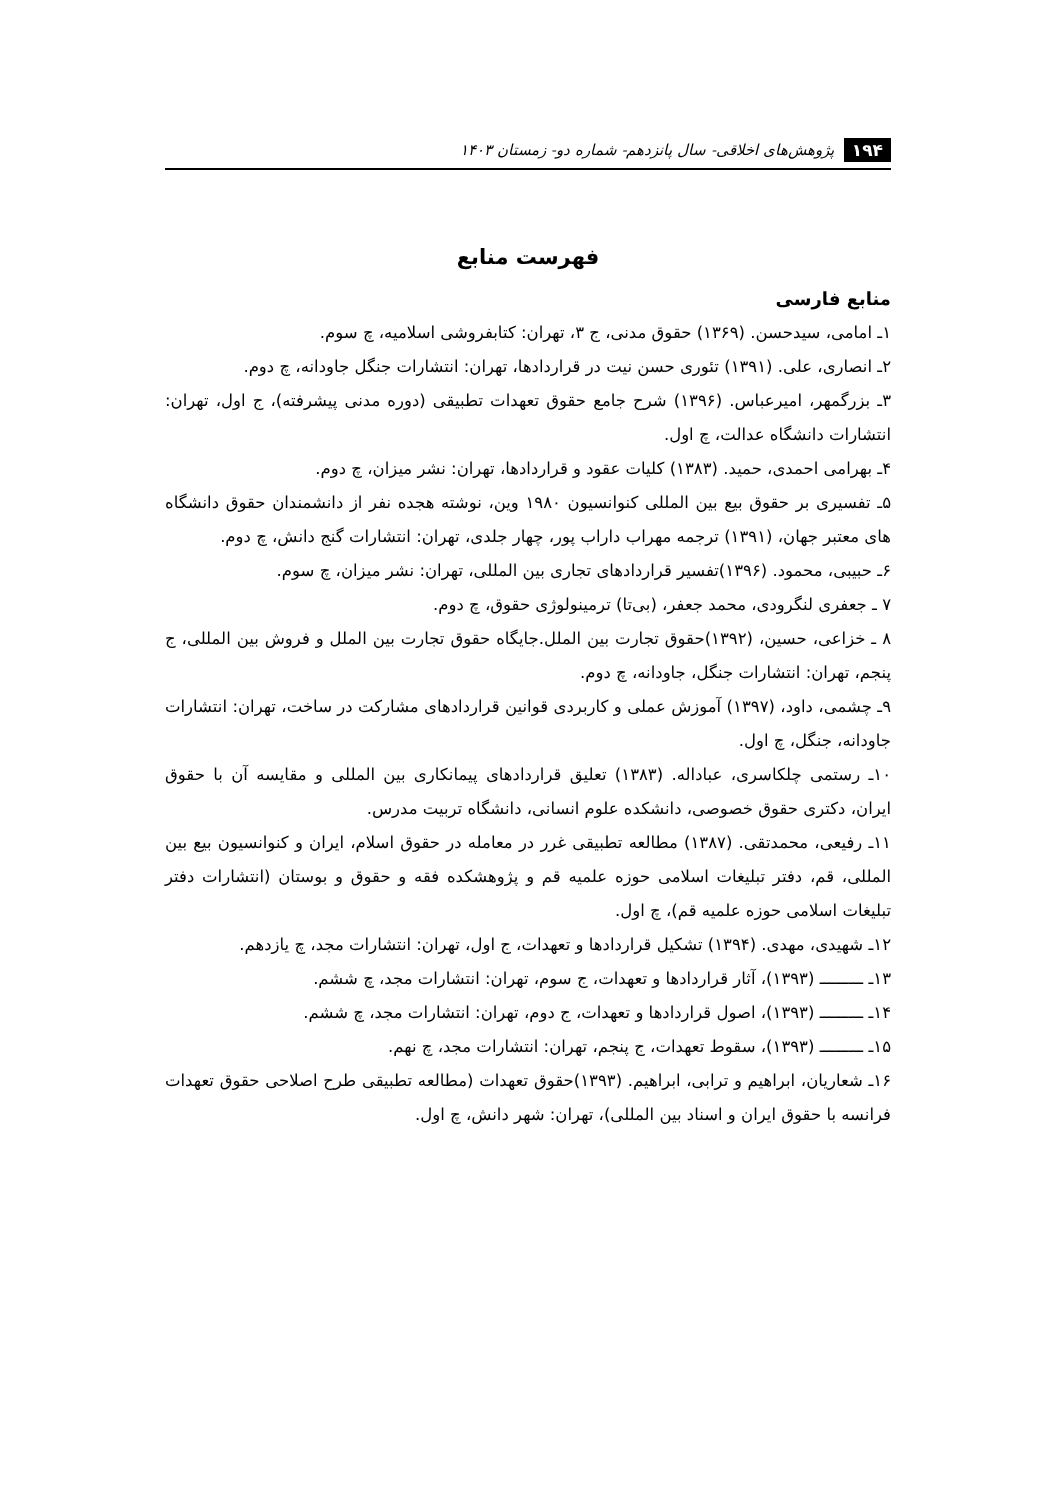۱۹۴ پژوهش‌های اخلاقی- سال پانزدهم- شماره دو- زمستان ۱۴۰۳
فهرست منابع
منابع فارسی
۱ـ امامی، سیدحسن. (۱۳۶۹) حقوق مدنی، ج ۳، تهران: کتابفروشی اسلامیه، چ سوم.
۲ـ انصاری، علی. (۱۳۹۱) تئوری حسن نیت در قراردادها، تهران: انتشارات جنگل جاودانه، چ دوم.
۳ـ بزرگمهر، امیرعباس. (۱۳۹۶) شرح جامع حقوق تعهدات تطبیقی (دوره مدنی پیشرفته)، ج اول، تهران: انتشارات دانشگاه عدالت، چ اول.
۴ـ بهرامی احمدی، حمید. (۱۳۸۳) کلیات عقود و قراردادها، تهران: نشر میزان، چ دوم.
۵ـ تفسیری بر حقوق بیع بین المللی کنوانسیون ۱۹۸۰ وین، نوشته هجده نفر از دانشمندان حقوق دانشگاه های معتبر جهان، (۱۳۹۱) ترجمه مهراب داراب پور، چهار جلدی، تهران: انتشارات گنج دانش، چ دوم.
۶ـ حبیبی، محمود. (۱۳۹۶)تفسیر قراردادهای تجاری بین المللی، تهران: نشر میزان، چ سوم.
۷ ـ جعفری لنگرودی، محمد جعفر، (بی‌تا) ترمینولوژی حقوق، چ دوم.
۸ ـ خزاعی، حسین، (۱۳۹۲)حقوق تجارت بین الملل.جایگاه حقوق تجارت بین الملل و فروش بین المللی، ج پنجم، تهران: انتشارات جنگل، جاودانه، چ دوم.
۹ـ چشمی، داود، (۱۳۹۷) آموزش عملی و کاربردی قوانین قراردادهای مشارکت در ساخت، تهران: انتشارات جاودانه، جنگل، چ اول.
۱۰ـ رستمی چلکاسری، عباداله. (۱۳۸۳) تعلیق قراردادهای پیمانکاری بین المللی و مقایسه آن با حقوق ایران، دکتری حقوق خصوصی، دانشکده علوم انسانی، دانشگاه تربیت مدرس.
۱۱ـ رفیعی، محمدتقی. (۱۳۸۷) مطالعه تطبیقی غرر در معامله در حقوق اسلام، ایران و کنوانسیون بیع بین المللی، قم، دفتر تبلیغات اسلامی حوزه علمیه قم و پژوهشکده فقه و حقوق و بوستان (انتشارات دفتر تبلیغات اسلامی حوزه علمیه قم)، چ اول.
۱۲ـ شهیدی، مهدی. (۱۳۹۴) تشکیل قراردادها و تعهدات، ج اول، تهران: انتشارات مجد، چ یازدهم.
۱۳ـ ـــــــــ (۱۳۹۳)، آثار قراردادها و تعهدات، ج سوم، تهران: انتشارات مجد، چ ششم.
۱۴ـ ـــــــــ (۱۳۹۳)، اصول قراردادها و تعهدات، ج دوم، تهران: انتشارات مجد، چ ششم.
۱۵ـ ـــــــــ (۱۳۹۳)، سقوط تعهدات، ج پنجم، تهران: انتشارات مجد، چ نهم.
۱۶ـ شعاریان، ابراهیم و ترابی، ابراهیم. (۱۳۹۳)حقوق تعهدات (مطالعه تطبیقی طرح اصلاحی حقوق تعهدات فرانسه با حقوق ایران و اسناد بین المللی)، تهران: شهر دانش، چ اول.